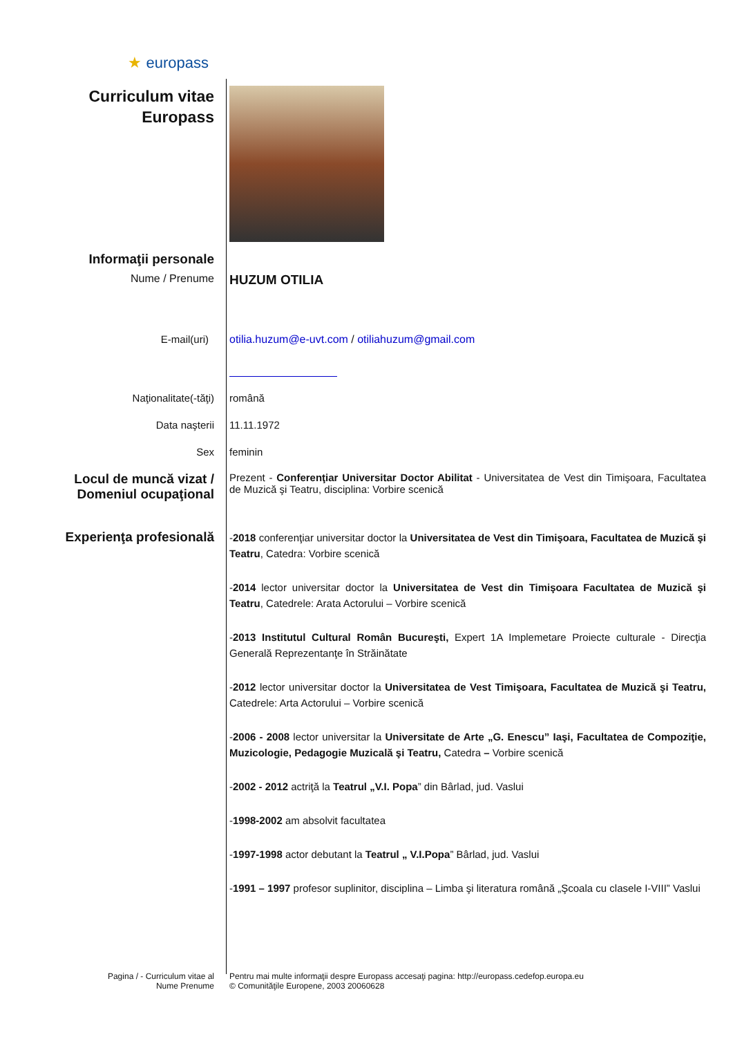★ europass
Curriculum vitae
Europass
Informaţii personale
Nume / Prenume
HUZUM OTILIA
E-mail(uri) otilia.huzum@e-uvt.com / otiliahuzum@gmail.com
Naţionalitate(-tăţi) română
Data naşterii 11.11.1972
Sex feminin
Locul de muncă vizat /
Domeniul ocupaţional
Prezent - Conferenţiar Universitar Doctor Abilitat - Universitatea de Vest din Timişoara, Facultatea de Muzică şi Teatru, disciplina: Vorbire scenică
Experienţa profesională
-2018 conferenţiar universitar doctor la Universitatea de Vest din Timişoara, Facultatea de Muzică şi Teatru, Catedra: Vorbire scenică
-2014 lector universitar doctor la Universitatea de Vest din Timişoara Facultatea de Muzică şi Teatru, Catedrele: Arata Actorului – Vorbire scenică
-2013 Institutul Cultural Român Bucureşti, Expert 1A Implemetare Proiecte culturale - Direcţia Generală Reprezentanţe în Străinătate
-2012 lector universitar doctor la Universitatea de Vest Timişoara, Facultatea de Muzică şi Teatru, Catedrele: Arta Actorului – Vorbire scenică
-2006 - 2008 lector universitar la Universitate de Arte „G. Enescu” Iaşi, Facultatea de Compoziţie, Muzicologie, Pedagogie Muzicală şi Teatru, Catedra – Vorbire scenică
-2002 - 2012 actriţă la Teatrul „V.I. Popa” din Bârlad, jud. Vaslui
-1998-2002 am absolvit facultatea
-1997-1998 actor debutant la Teatrul „ V.I.Popa” Bârlad, jud. Vaslui
-1991 – 1997 profesor suplinitor, disciplina – Limba şi literatura română „Şcoala cu clasele I-VIII” Vaslui
Pagina / - Curriculum vitae al
Nume Prenume
Pentru mai multe informaţii despre Europass accesaţi pagina: http://europass.cedefop.europa.eu
© Comunităţile Europene, 2003 20060628